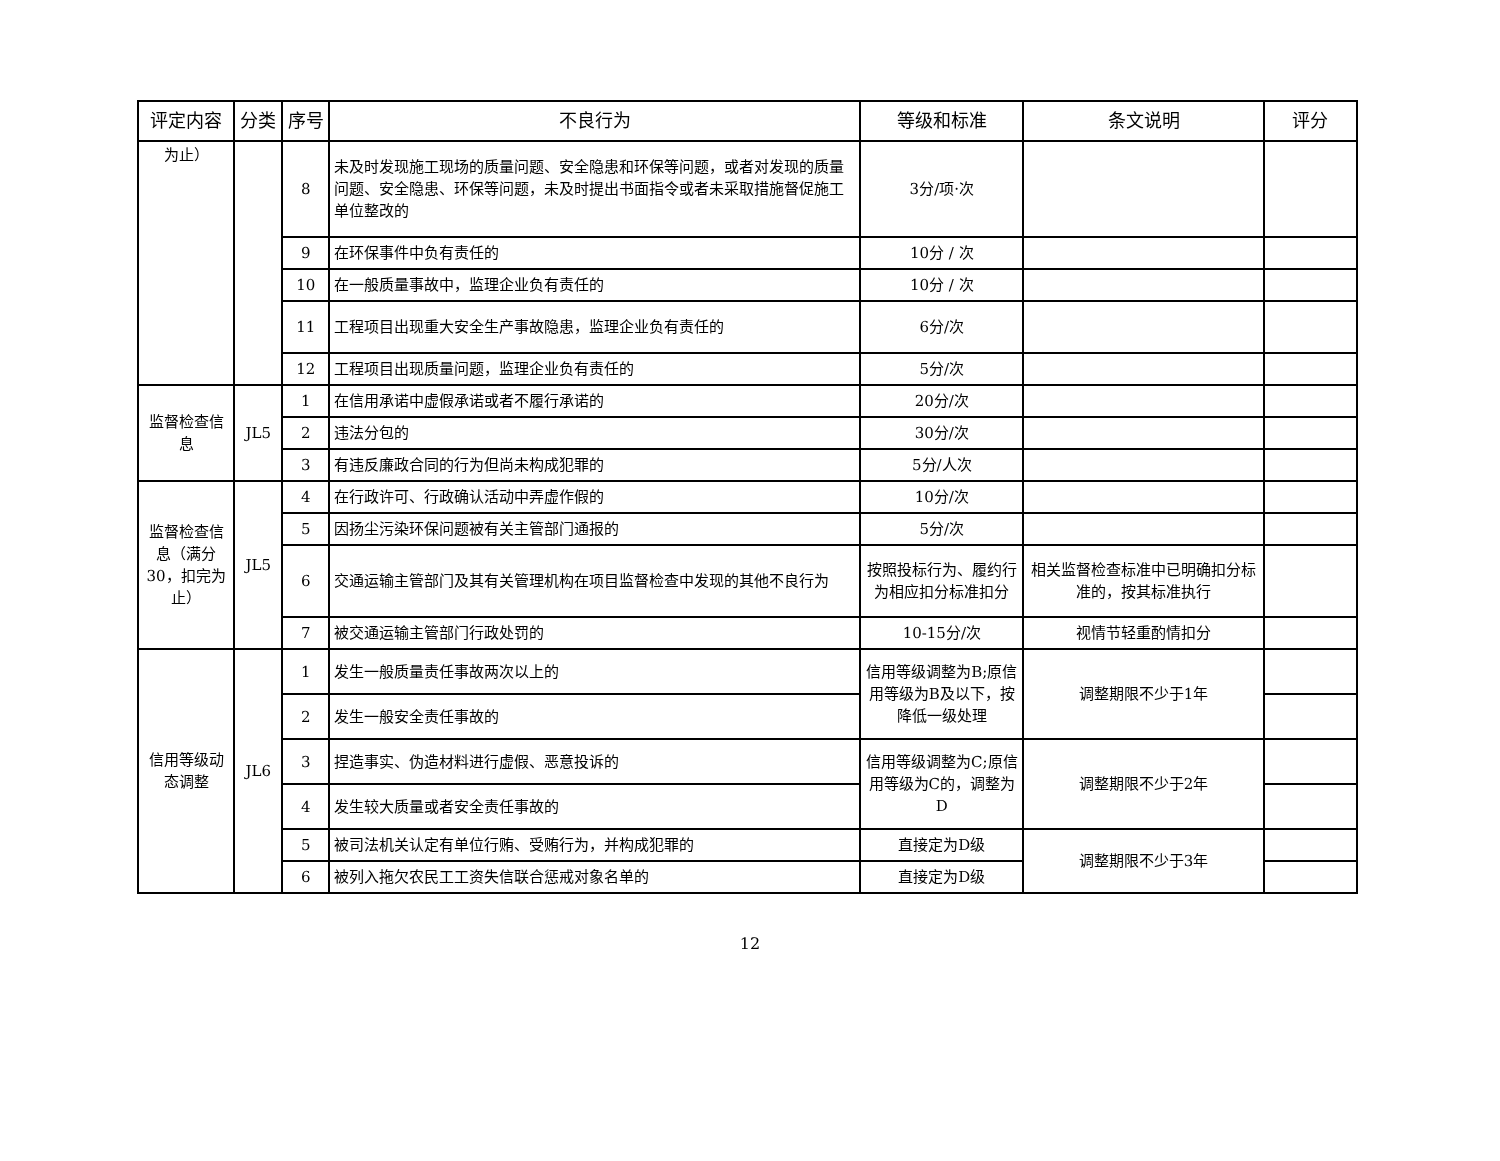| 评定内容 | 分类 | 序号 | 不良行为 | 等级和标准 | 条文说明 | 评分 |
| --- | --- | --- | --- | --- | --- | --- |
| 为止） | | 8 | 未及时发现施工现场的质量问题、安全隐患和环保等问题，或者对发现的质量问题、安全隐患、环保等问题，未及时提出书面指令或者未采取措施督促施工单位整改的 | 3分/项·次 | | |
| | | 9 | 在环保事件中负有责任的 | 10分 / 次 | | |
| | | 10 | 在一般质量事故中，监理企业负有责任的 | 10分 / 次 | | |
| | | 11 | 工程项目出现重大安全生产事故隐患，监理企业负有责任的 | 6分/次 | | |
| | | 12 | 工程项目出现质量问题，监理企业负有责任的 | 5分/次 | | |
| 监督检查信息 | JL5 | 1 | 在信用承诺中虚假承诺或者不履行承诺的 | 20分/次 | | |
| | | 2 | 违法分包的 | 30分/次 | | |
| | | 3 | 有违反廉政合同的行为但尚未构成犯罪的 | 5分/人次 | | |
| 监督检查信息（满分30，扣完为止） | JL5 | 4 | 在行政许可、行政确认活动中弄虚作假的 | 10分/次 | | |
| | | 5 | 因扬尘污染环保问题被有关主管部门通报的 | 5分/次 | | |
| | | 6 | 交通运输主管部门及其有关管理机构在项目监督检查中发现的其他不良行为 | 按照投标行为、履约行为相应扣分标准扣分 | 相关监督检查标准中已明确扣分标准的，按其标准执行 | |
| | | 7 | 被交通运输主管部门行政处罚的 | 10-15分/次 | 视情节轻重酌情扣分 | |
| 信用等级动态调整 | JL6 | 1 | 发生一般质量责任事故两次以上的 | 信用等级调整为B;原信用等级为B及以下，按降低一级处理 | 调整期限不少于1年 | |
| | | 2 | 发生一般安全责任事故的 | | | |
| | | 3 | 捏造事实、伪造材料进行虚假、恶意投诉的 | 信用等级调整为C;原信用等级为C的，调整为D | 调整期限不少于2年 | |
| | | 4 | 发生较大质量或者安全责任事故的 | | | |
| | | 5 | 被司法机关认定有单位行贿、受贿行为，并构成犯罪的 | 直接定为D级 | 调整期限不少于3年 | |
| | | 6 | 被列入拖欠农民工工资失信联合惩戒对象名单的 | 直接定为D级 | | |
12